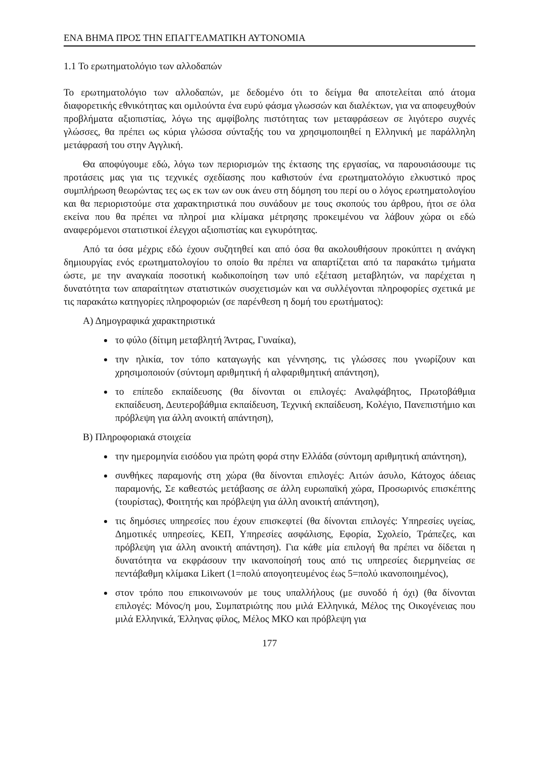ΕΝΑ ΒΗΜΑ ΠΡΟΣ ΤΗΝ ΕΠΑΓΓΕΛΜΑΤΙΚΗ ΑΥΤΟΝΟΜΙΑ
1.1 Το ερωτηματολόγιο των αλλοδαπών
Το ερωτηματολόγιο των αλλοδαπών, με δεδομένο ότι το δείγμα θα αποτελείται από άτομα διαφορετικής εθνικότητας και ομιλούντα ένα ευρύ φάσμα γλωσσών και διαλέκτων, για να αποφευχθούν προβλήματα αξιοπιστίας, λόγω της αμφίβολης πιστότητας των μεταφράσεων σε λιγότερο συχνές γλώσσες, θα πρέπει ως κύρια γλώσσα σύνταξής του να χρησιμοποιηθεί η Ελληνική με παράλληλη μετάφρασή του στην Αγγλική.
Θα αποφύγουμε εδώ, λόγω των περιορισμών της έκτασης της εργασίας, να παρουσιάσουμε τις προτάσεις μας για τις τεχνικές σχεδίασης που καθιστούν ένα ερωτηματολόγιο ελκυστικό προς συμπλήρωση θεωρώντας τες ως εκ των ων ουκ άνευ στη δόμηση του περί ου ο λόγος ερωτηματολογίου και θα περιοριστούμε στα χαρακτηριστικά που συνάδουν με τους σκοπούς του άρθρου, ήτοι σε όλα εκείνα που θα πρέπει να πληροί μια κλίμακα μέτρησης προκειμένου να λάβουν χώρα οι εδώ αναφερόμενοι στατιστικοί έλεγχοι αξιοπιστίας και εγκυρότητας.
Από τα όσα μέχρις εδώ έχουν συζητηθεί και από όσα θα ακολουθήσουν προκύπτει η ανάγκη δημιουργίας ενός ερωτηματολογίου το οποίο θα πρέπει να απαρτίζεται από τα παρακάτω τμήματα ώστε, με την αναγκαία ποσοτική κωδικοποίηση των υπό εξέταση μεταβλητών, να παρέχεται η δυνατότητα των απαραίτητων στατιστικών συσχετισμών και να συλλέγονται πληροφορίες σχετικά με τις παρακάτω κατηγορίες πληροφοριών (σε παρένθεση η δομή του ερωτήματος):
Α) Δημογραφικά χαρακτηριστικά
το φύλο (δίτιμη μεταβλητή Άντρας, Γυναίκα),
την ηλικία, τον τόπο καταγωγής και γέννησης, τις γλώσσες που γνωρίζουν και χρησιμοποιούν (σύντομη αριθμητική ή αλφαριθμητική απάντηση),
το επίπεδο εκπαίδευσης (θα δίνονται οι επιλογές: Αναλφάβητος, Πρωτοβάθμια εκπαίδευση, Δευτεροβάθμια εκπαίδευση, Τεχνική εκπαίδευση, Κολέγιο, Πανεπιστήμιο και πρόβλεψη για άλλη ανοικτή απάντηση),
Β) Πληροφοριακά στοιχεία
την ημερομηνία εισόδου για πρώτη φορά στην Ελλάδα (σύντομη αριθμητική απάντηση),
συνθήκες παραμονής στη χώρα (θα δίνονται επιλογές: Αιτών άσυλο, Κάτοχος άδειας παραμονής, Σε καθεστώς μετάβασης σε άλλη ευρωπαϊκή χώρα, Προσωρινός επισκέπτης (τουρίστας), Φοιτητής και πρόβλεψη για άλλη ανοικτή απάντηση),
τις δημόσιες υπηρεσίες που έχουν επισκεφτεί (θα δίνονται επιλογές: Υπηρεσίες υγείας, Δημοτικές υπηρεσίες, ΚΕΠ, Υπηρεσίες ασφάλισης, Εφορία, Σχολείο, Τράπεζες, και πρόβλεψη για άλλη ανοικτή απάντηση). Για κάθε μία επιλογή θα πρέπει να δίδεται η δυνατότητα να εκφράσουν την ικανοποίησή τους από τις υπηρεσίες διερμηνείας σε πεντάβαθμη κλίμακα Likert (1=πολύ απογοητευμένος έως 5=πολύ ικανοποιημένος),
στον τρόπο που επικοινωνούν με τους υπαλλήλους (με συνοδό ή όχι) (θα δίνονται επιλογές: Μόνος/η μου, Συμπατριώτης που μιλά Ελληνικά, Μέλος της Οικογένειας που μιλά Ελληνικά, Έλληνας φίλος, Μέλος ΜΚΟ και πρόβλεψη για
177